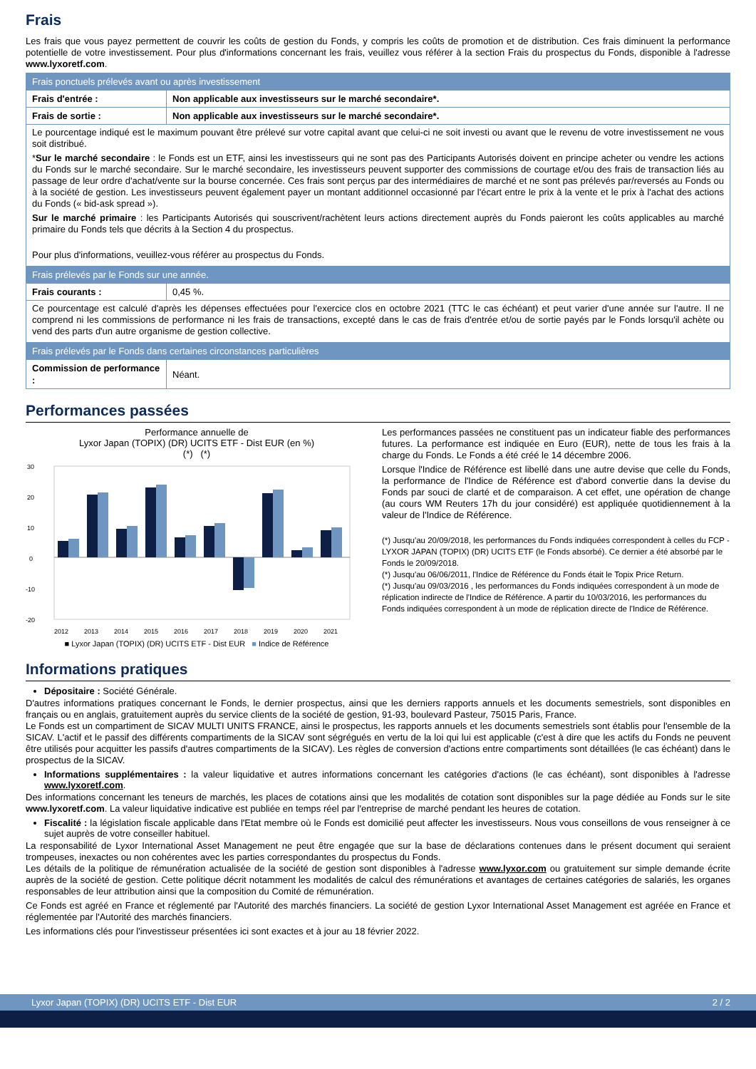Frais
Les frais que vous payez permettent de couvrir les coûts de gestion du Fonds, y compris les coûts de promotion et de distribution. Ces frais diminuent la performance potentielle de votre investissement. Pour plus d'informations concernant les frais, veuillez vous référer à la section Frais du prospectus du Fonds, disponible à l'adresse www.lyxoretf.com.
| Frais ponctuels prélevés avant ou après investissement | |
| Frais d'entrée : | Non applicable aux investisseurs sur le marché secondaire*. |
| Frais de sortie : | Non applicable aux investisseurs sur le marché secondaire*. |
| Le pourcentage indiqué est le maximum pouvant être prélevé sur votre capital avant que celui-ci ne soit investi ou avant que le revenu de votre investissement ne vous soit distribué. * Sur le marché secondaire : le Fonds est un ETF, ainsi les investisseurs qui ne sont pas des Participants Autorisés doivent en principe acheter ou vendre les actions du Fonds sur le marché secondaire. Sur le marché secondaire, les investisseurs peuvent supporter des commissions de courtage et/ou des frais de transaction liés au passage de leur ordre d'achat/vente sur la bourse concernée. Ces frais sont perçus par des intermédiaires de marché et ne sont pas prélevés par/reversés au Fonds ou à la société de gestion. Les investisseurs peuvent également payer un montant additionnel occasionné par l'écart entre le prix à la vente et le prix à l'achat des actions du Fonds (« bid-ask spread »). Sur le marché primaire : les Participants Autorisés qui souscrivent/rachètent leurs actions directement auprès du Fonds paieront les coûts applicables au marché primaire du Fonds tels que décrits à la Section 4 du prospectus. Pour plus d'informations, veuillez-vous référer au prospectus du Fonds. | |
| Frais prélevés par le Fonds sur une année. | |
| Frais courants : | 0,45 %. |
| Ce pourcentage est calculé d'après les dépenses effectuées pour l'exercice clos en octobre 2021 (TTC le cas échéant) et peut varier d'une année sur l'autre. Il ne comprend ni les commissions de performance ni les frais de transactions, excepté dans le cas de frais d'entrée et/ou de sortie payés par le Fonds lorsqu'il achète ou vend des parts d'un autre organisme de gestion collective. | |
| Frais prélevés par le Fonds dans certaines circonstances particulières | |
| Commission de performance : | Néant. |
Performances passées
Performance annuelle de
Lyxor Japan (TOPIX) (DR) UCITS ETF - Dist EUR (en %)
(*) (*)
30
20
10
0
-10
-20
2012
2013
2014
2015
2016
2017
2018
2019
2020
2021
■ Lyxor Japan (TOPIX) (DR) UCITS ETF - Dist EUR ■ Indice de Référence
Les performances passées ne constituent pas un indicateur fiable des performances futures. La performance est indiquée en Euro (EUR), nette de tous les frais à la charge du Fonds. Le Fonds a été créé le 14 décembre 2006.
Lorsque l'Indice de Référence est libellé dans une autre devise que celle du Fonds, la performance de l'Indice de Référence est d'abord convertie dans la devise du Fonds par souci de clarté et de comparaison. A cet effet, une opération de change (au cours WM Reuters 17h du jour considéré) est appliquée quotidiennement à la valeur de l'Indice de Référence.
(*) Jusqu'au 20/09/2018, les performances du Fonds indiquées correspondent à celles du FCP - LYXOR JAPAN (TOPIX) (DR) UCITS ETF (le Fonds absorbé). Ce dernier a été absorbé par le Fonds le 20/09/2018.
(*) Jusqu'au 06/06/2011, l'Indice de Référence du Fonds était le Topix Price Return.
(*) Jusqu'au 09/03/2016 , les performances du Fonds indiquées correspondent à un mode de réplication indirecte de l'Indice de Référence. A partir du 10/03/2016, les performances du Fonds indiquées correspondent à un mode de réplication directe de l'Indice de Référence.
Informations pratiques
Dépositaire : Société Générale.
D'autres informations pratiques concernant le Fonds, le dernier prospectus, ainsi que les derniers rapports annuels et les documents semestriels, sont disponibles en français ou en anglais, gratuitement auprès du service clients de la société de gestion, 91-93, boulevard Pasteur, 75015 Paris, France.
Le Fonds est un compartiment de SICAV MULTI UNITS FRANCE, ainsi le prospectus, les rapports annuels et les documents semestriels sont établis pour l'ensemble de la SICAV. L'actif et le passif des différents compartiments de la SICAV sont ségrégués en vertu de la loi qui lui est applicable (c'est à dire que les actifs du Fonds ne peuvent être utilisés pour acquitter les passifs d'autres compartiments de la SICAV). Les règles de conversion d'actions entre compartiments sont détaillées (le cas échéant) dans le prospectus de la SICAV.
Informations supplémentaires : la valeur liquidative et autres informations concernant les catégories d'actions (le cas échéant), sont disponibles à l'adresse www.lyxoretf.com.
Des informations concernant les teneurs de marchés, les places de cotations ainsi que les modalités de cotation sont disponibles sur la page dédiée au Fonds sur le site www.lyxoretf.com. La valeur liquidative indicative est publiée en temps réel par l'entreprise de marché pendant les heures de cotation.
Fiscalité : la législation fiscale applicable dans l'Etat membre où le Fonds est domicilié peut affecter les investisseurs. Nous vous conseillons de vous renseigner à ce sujet auprès de votre conseiller habituel.
La responsabilité de Lyxor International Asset Management ne peut être engagée que sur la base de déclarations contenues dans le présent document qui seraient trompeuses, inexactes ou non cohérentes avec les parties correspondantes du prospectus du Fonds.
Les détails de la politique de rémunération actualisée de la société de gestion sont disponibles à l'adresse www.lyxor.com ou gratuitement sur simple demande écrite auprès de la société de gestion. Cette politique décrit notamment les modalités de calcul des rémunérations et avantages de certaines catégories de salariés, les organes responsables de leur attribution ainsi que la composition du Comité de rémunération.
Ce Fonds est agréé en France et réglementé par l'Autorité des marchés financiers. La société de gestion Lyxor International Asset Management est agréée en France et réglementée par l'Autorité des marchés financiers.
Les informations clés pour l'investisseur présentées ici sont exactes et à jour au 18 février 2022.
Lyxor Japan (TOPIX) (DR) UCITS ETF - Dist EUR 2 / 2